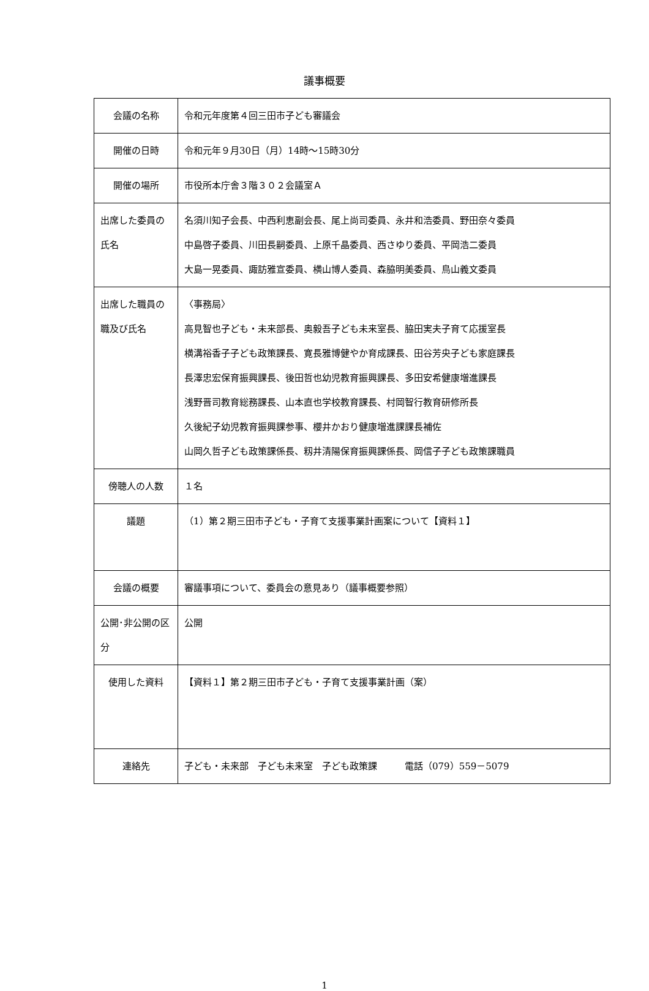議事概要
| 会議の名称 | 令和元年度第４回三田市子ども審議会 |
| 開催の日時 | 令和元年９月30日（月）14時～15時30分 |
| 開催の場所 | 市役所本庁舎３階３０２会議室Ａ |
| 出席した委員の氏名 | 名須川知子会長、中西利恵副会長、尾上尚司委員、永井和浩委員、野田奈々委員 中島啓子委員、川田長嗣委員、上原千晶委員、西さゆり委員、平岡浩二委員 大島一晃委員、諏訪雅宣委員、横山博人委員、森脇明美委員、鳥山義文委員 |
| 出席した職員の職及び氏名 | 〈事務局〉 高見智也子ども・未来部長、奥毅吾子ども未来室長、脇田実夫子育て応援室長 横溝裕香子子ども政策課長、寛長雅博健やか育成課長、田谷芳央子ども家庭課長 長澤忠宏保育振興課長、後田哲也幼児教育振興課長、多田安希健康増進課長 浅野晋司教育総務課長、山本直也学校教育課長、村岡智行教育研修所長 久後紀子幼児教育振興課参事、櫻井かおり健康増進課課長補佐 山岡久哲子ども政策課係長、籾井清陽保育振興課係長、岡信子子ども政策課職員 |
| 傍聴人の人数 | １名 |
| 議題 | （1）第２期三田市子ども・子育て支援事業計画案について【資料１】 |
| 会議の概要 | 審議事項について、委員会の意見あり（議事概要参照） |
| 公開･非公開の区分 | 公開 |
| 使用した資料 | 【資料１】第２期三田市子ども・子育て支援事業計画（案） |
| 連絡先 | 子ども・未来部 子ども未来室 子ども政策課 電話（079）559－5079 |
1